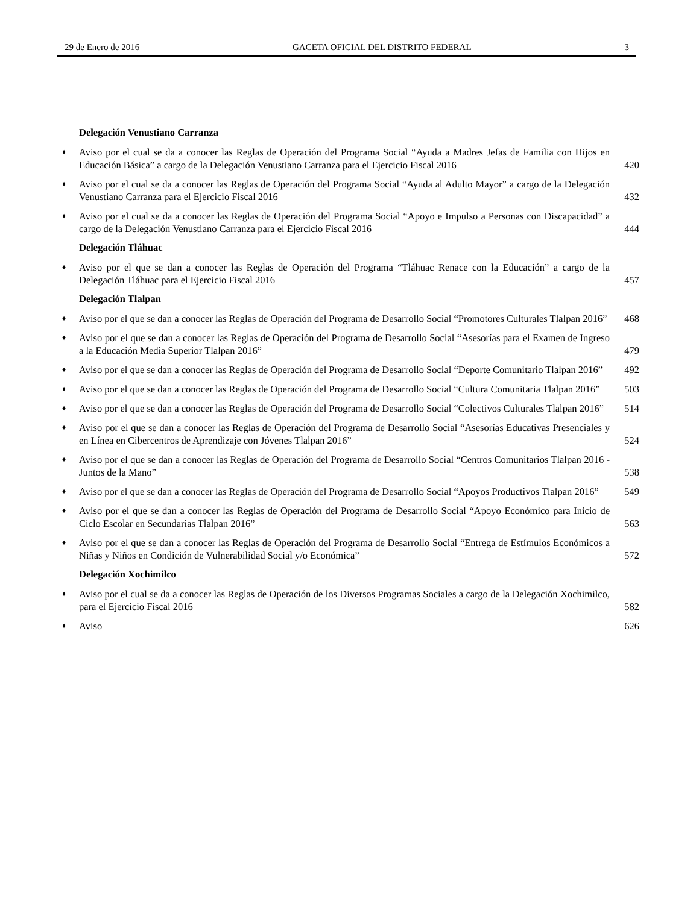29 de Enero de 2016 GACETA OFICIAL DEL DISTRITO FEDERAL 3
Delegación Venustiano Carranza
♦ Aviso por el cual se da a conocer las Reglas de Operación del Programa Social “Ayuda a Madres Jefas de Familia con Hijos en Educación Básica” a cargo de la Delegación Venustiano Carranza para el Ejercicio Fiscal 2016 420
♦ Aviso por el cual se da a conocer las Reglas de Operación del Programa Social “Ayuda al Adulto Mayor” a cargo de la Delegación Venustiano Carranza para el Ejercicio Fiscal 2016 432
♦ Aviso por el cual se da a conocer las Reglas de Operación del Programa Social “Apoyo e Impulso a Personas con Discapacidad” a cargo de la Delegación Venustiano Carranza para el Ejercicio Fiscal 2016 444
Delegación Tláhuac
♦ Aviso por el que se dan a conocer las Reglas de Operación del Programa “Tláhuac Renace con la Educación” a cargo de la Delegación Tláhuac para el Ejercicio Fiscal 2016 457
Delegación Tlalpan
♦ Aviso por el que se dan a conocer las Reglas de Operación del Programa de Desarrollo Social “Promotores Culturales Tlalpan 2016” 468
♦ Aviso por el que se dan a conocer las Reglas de Operación del Programa de Desarrollo Social “Asesorías para el Examen de Ingreso a la Educación Media Superior Tlalpan 2016” 479
♦ Aviso por el que se dan a conocer las Reglas de Operación del Programa de Desarrollo Social “Deporte Comunitario Tlalpan 2016” 492
♦ Aviso por el que se dan a conocer las Reglas de Operación del Programa de Desarrollo Social “Cultura Comunitaria Tlalpan 2016” 503
♦ Aviso por el que se dan a conocer las Reglas de Operación del Programa de Desarrollo Social “Colectivos Culturales Tlalpan 2016” 514
♦ Aviso por el que se dan a conocer las Reglas de Operación del Programa de Desarrollo Social “Asesorías Educativas Presenciales y en Línea en Cibercentros de Aprendizaje con Jóvenes Tlalpan 2016” 524
♦ Aviso por el que se dan a conocer las Reglas de Operación del Programa de Desarrollo Social “Centros Comunitarios Tlalpan 2016 - Juntos de la Mano” 538
♦ Aviso por el que se dan a conocer las Reglas de Operación del Programa de Desarrollo Social “Apoyos Productivos Tlalpan 2016” 549
♦ Aviso por el que se dan a conocer las Reglas de Operación del Programa de Desarrollo Social “Apoyo Económico para Inicio de Ciclo Escolar en Secundarias Tlalpan 2016” 563
♦ Aviso por el que se dan a conocer las Reglas de Operación del Programa de Desarrollo Social “Entrega de Estímulos Económicos a Niñas y Niños en Condición de Vulnerabilidad Social y/o Económica” 572
Delegación Xochimilco
♦ Aviso por el cual se da a conocer las Reglas de Operación de los Diversos Programas Sociales a cargo de la Delegación Xochimilco, para el Ejercicio Fiscal 2016 582
♦ Aviso 626